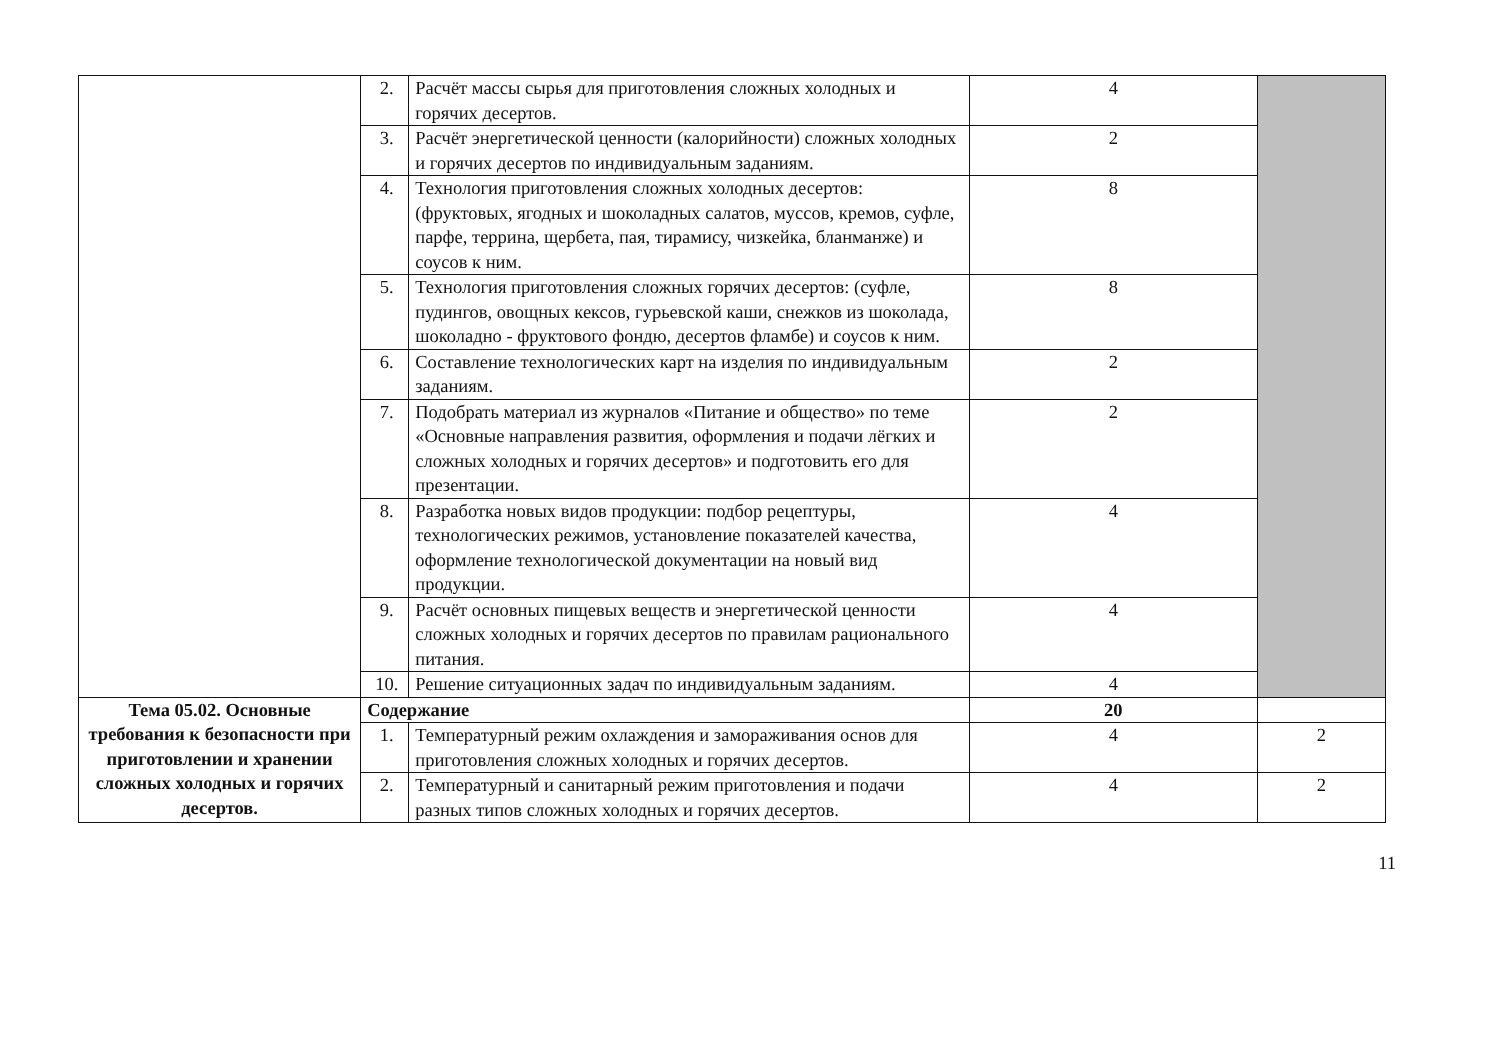| | 2. | Расчёт массы сырья для приготовления сложных холодных и горячих десертов. | 4 | |
| | 3. | Расчёт энергетической ценности (калорийности) сложных холодных и горячих десертов по индивидуальным заданиям. | 2 | |
| | 4. | Технология приготовления сложных холодных десертов: (фруктовых, ягодных и шоколадных салатов, муссов, кремов, суфле, парфе, террина, щербета, пая, тирамису, чизкейка, бланманже) и соусов к ним. | 8 | |
| | 5. | Технология приготовления сложных горячих десертов: (суфле, пудингов, овощных кексов, гурьевской каши, снежков из шоколада, шоколадно - фруктового фондю, десертов фламбе) и соусов к ним. | 8 | |
| | 6. | Составление технологических карт на изделия по индивидуальным заданиям. | 2 | |
| | 7. | Подобрать материал из журналов «Питание и общество» по теме «Основные направления развития, оформления и подачи лёгких и сложных холодных и горячих десертов» и подготовить его для презентации. | 2 | |
| | 8. | Разработка новых видов продукции: подбор рецептуры, технологических режимов, установление показателей качества, оформление технологической документации на новый вид продукции. | 4 | |
| | 9. | Расчёт основных пищевых веществ и энергетической ценности сложных холодных и горячих десертов по правилам рационального питания. | 4 | |
| | 10. | Решение ситуационных задач по индивидуальным заданиям. | 4 | |
| Тема 05.02. Основные требования к безопасности при приготовлении и хранении сложных холодных и горячих десертов. | Содержание | | 20 | |
| | 1. | Температурный режим охлаждения и замораживания основ для приготовления сложных холодных и горячих десертов. | 4 | 2 |
| | 2. | Температурный и санитарный режим приготовления и подачи разных типов сложных холодных и горячих десертов. | 4 | 2 |
11